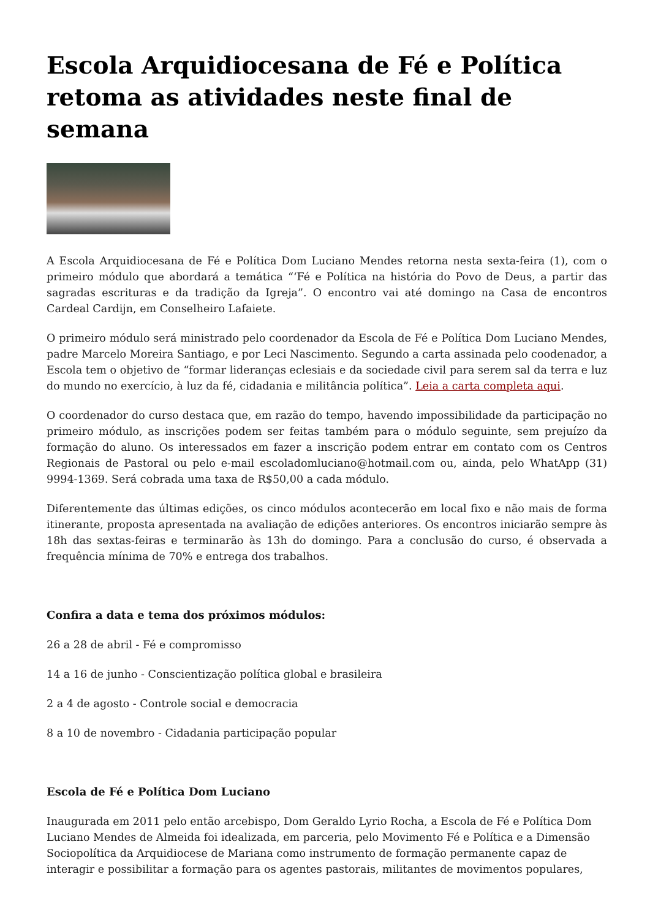Escola Arquidiocesana de Fé e Política retoma as atividades neste final de semana
A Escola Arquidiocesana de Fé e Política Dom Luciano Mendes retorna nesta sexta-feira (1), com o primeiro módulo que abordará a temática “‘Fé e Política na história do Povo de Deus, a partir das sagradas escrituras e da tradição da Igreja”. O encontro vai até domingo na Casa de encontros Cardeal Cardijn, em Conselheiro Lafaiete.
O primeiro módulo será ministrado pelo coordenador da Escola de Fé e Política Dom Luciano Mendes, padre Marcelo Moreira Santiago, e por Leci Nascimento. Segundo a carta assinada pelo coodenador, a Escola tem o objetivo de “formar lideranças eclesiais e da sociedade civil para serem sal da terra e luz do mundo no exercício, à luz da fé, cidadania e militância política”. Leia a carta completa aqui.
O coordenador do curso destaca que, em razão do tempo, havendo impossibilidade da participação no primeiro módulo, as inscrições podem ser feitas também para o módulo seguinte, sem prejuízo da formação do aluno. Os interessados em fazer a inscrição podem entrar em contato com os Centros Regionais de Pastoral ou pelo e-mail escoladomluciano@hotmail.com ou, ainda, pelo WhatApp (31) 9994-1369. Será cobrada uma taxa de R$50,00 a cada módulo.
Diferentemente das últimas edições, os cinco módulos acontecerão em local fixo e não mais de forma itinerante, proposta apresentada na avaliação de edições anteriores. Os encontros iniciarão sempre às 18h das sextas-feiras e terminarão às 13h do domingo. Para a conclusão do curso, é observada a frequência mínima de 70% e entrega dos trabalhos.
Confira a data e tema dos próximos módulos:
26 a 28 de abril - Fé e compromisso
14 a 16 de junho - Conscientização política global e brasileira
2 a 4 de agosto - Controle social e democracia
8 a 10 de novembro - Cidadania participação popular
Escola de Fé e Política Dom Luciano
Inaugurada em 2011 pelo então arcebispo, Dom Geraldo Lyrio Rocha, a Escola de Fé e Política Dom Luciano Mendes de Almeida foi idealizada, em parceria, pelo Movimento Fé e Política e a Dimensão Sociopolítica da Arquidiocese de Mariana como instrumento de formação permanente capaz de interagir e possibilitar a formação para os agentes pastorais, militantes de movimentos populares,